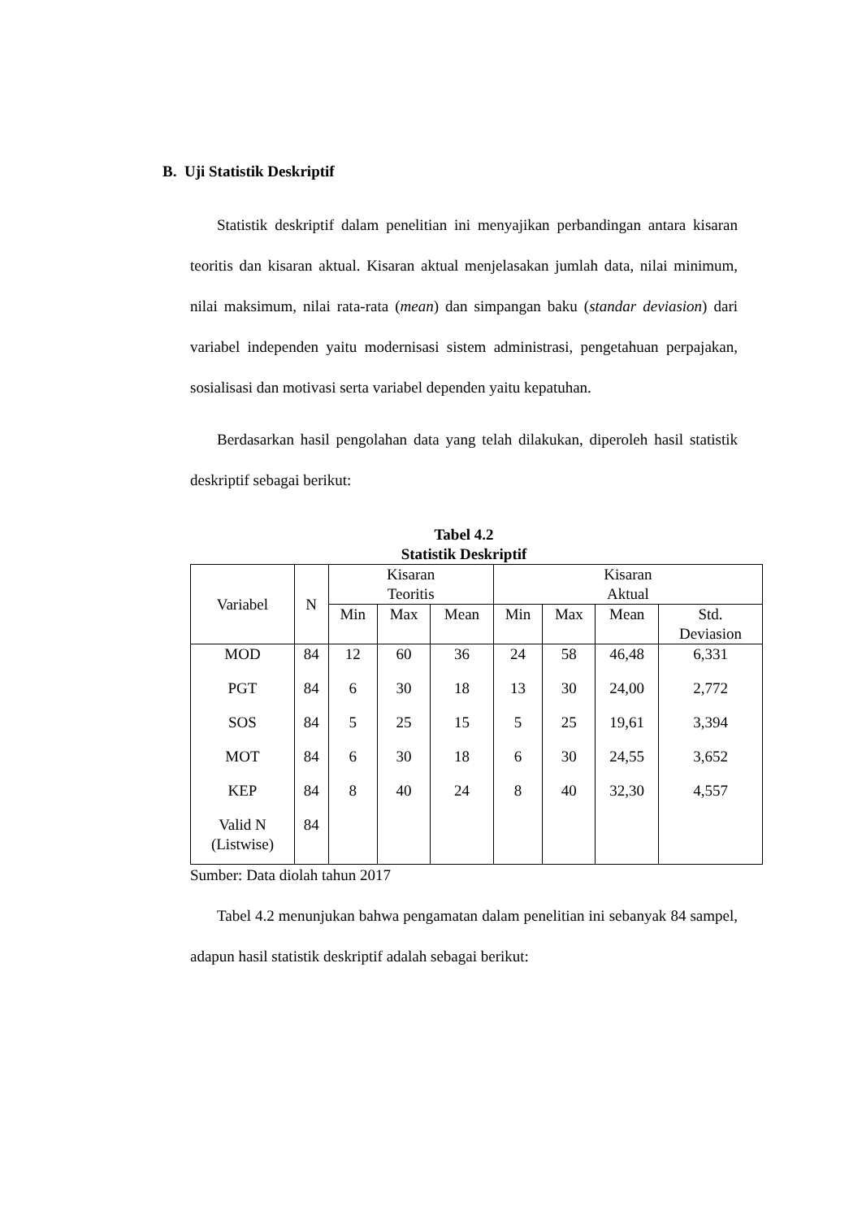B. Uji Statistik Deskriptif
Statistik deskriptif dalam penelitian ini menyajikan perbandingan antara kisaran teoritis dan kisaran aktual. Kisaran aktual menjelasakan jumlah data, nilai minimum, nilai maksimum, nilai rata-rata (mean) dan simpangan baku (standar deviasion) dari variabel independen yaitu modernisasi sistem administrasi, pengetahuan perpajakan, sosialisasi dan motivasi serta variabel dependen yaitu kepatuhan.
Berdasarkan hasil pengolahan data yang telah dilakukan, diperoleh hasil statistik deskriptif sebagai berikut:
Tabel 4.2
Statistik Deskriptif
| Variabel | N | Kisaran Teoritis | | | Kisaran Aktual | | | |
| --- | --- | --- | --- | --- | --- | --- | --- | --- |
| | | Min | Max | Mean | Min | Max | Mean | Std. Deviasion |
| MOD | 84 | 12 | 60 | 36 | 24 | 58 | 46,48 | 6,331 |
| PGT | 84 | 6 | 30 | 18 | 13 | 30 | 24,00 | 2,772 |
| SOS | 84 | 5 | 25 | 15 | 5 | 25 | 19,61 | 3,394 |
| MOT | 84 | 6 | 30 | 18 | 6 | 30 | 24,55 | 3,652 |
| KEP | 84 | 8 | 40 | 24 | 8 | 40 | 32,30 | 4,557 |
| Valid N (Listwise) | 84 | | | | | | | |
Sumber: Data diolah tahun 2017
Tabel 4.2 menunjukan bahwa pengamatan dalam penelitian ini sebanyak 84 sampel, adapun hasil statistik deskriptif adalah sebagai berikut: